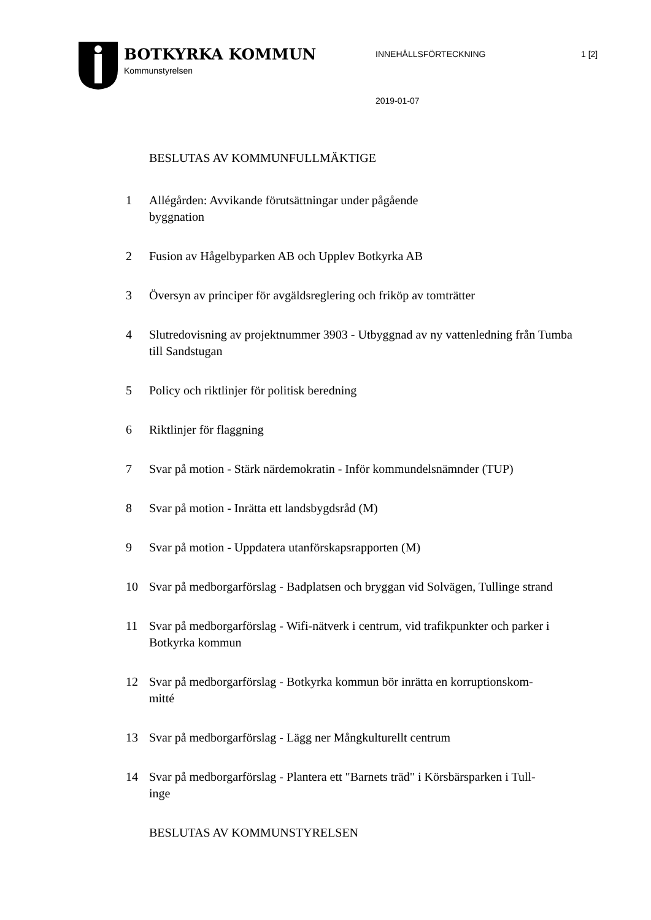BOTKYRKA KOMMUN
Kommunstyrelsen
INNEHÅLLSFÖRTECKNING
2019-01-07
1 [2]
BESLUTAS AV KOMMUNFULLMÄKTIGE
1 Allégården: Avvikande förutsättningar under pågående
byggnation
2 Fusion av Hågelbyparken AB och Upplev Botkyrka AB
3 Översyn av principer för avgäldsreglering och friköp av tomträtter
4 Slutredovisning av projektnummer 3903 - Utbyggnad av ny vattenledning från Tumba till Sandstugan
5 Policy och riktlinjer för politisk beredning
6 Riktlinjer för flaggning
7 Svar på motion - Stärk närdemokratin - Inför kommundelsnämnder (TUP)
8 Svar på motion - Inrätta ett landsbygdsråd (M)
9 Svar på motion - Uppdatera utanförskapsrapporten (M)
10 Svar på medborgarförslag - Badplatsen och bryggan vid Solvägen, Tullinge strand
11 Svar på medborgarförslag - Wifi-nätverk i centrum, vid trafikpunkter och parker i Botkyrka kommun
12 Svar på medborgarförslag - Botkyrka kommun bör inrätta en korruptionskom-
mitté
13 Svar på medborgarförslag - Lägg ner Mångkulturellt centrum
14 Svar på medborgarförslag - Plantera ett "Barnets träd" i Körsbärsparken i Tull-
inge
BESLUTAS AV KOMMUNSTYRELSEN